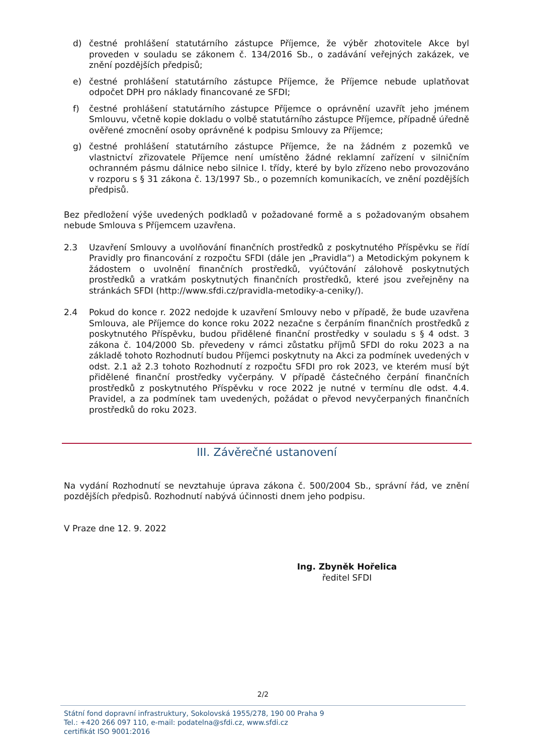d) čestné prohlášení statutárního zástupce Příjemce, že výběr zhotovitele Akce byl proveden v souladu se zákonem č. 134/2016 Sb., o zadávání veřejných zakázek, ve znění pozdějších předpisů;
e) čestné prohlášení statutárního zástupce Příjemce, že Příjemce nebude uplatňovat odpočet DPH pro náklady financované ze SFDI;
f) čestné prohlášení statutárního zástupce Příjemce o oprávnění uzavřít jeho jménem Smlouvu, včetně kopie dokladu o volbě statutárního zástupce Příjemce, případně úředně ověřené zmocnění osoby oprávněné k podpisu Smlouvy za Příjemce;
g) čestné prohlášení statutárního zástupce Příjemce, že na žádném z pozemků ve vlastnictví zřizovatele Příjemce není umístěno žádné reklamní zařízení v silničním ochranném pásmu dálnice nebo silnice I. třídy, které by bylo zřízeno nebo provozováno v rozporu s § 31 zákona č. 13/1997 Sb., o pozemních komunikacích, ve znění pozdějších předpisů.
Bez předložení výše uvedených podkladů v požadované formě a s požadovaným obsahem nebude Smlouva s Příjemcem uzavřena.
2.3 Uzavření Smlouvy a uvolňování finančních prostředků z poskytnutého Příspěvku se řídí Pravidly pro financování z rozpočtu SFDI (dále jen „Pravidla“) a Metodickým pokynem k žádostem o uvolnění finančních prostředků, vyúčtování zálohově poskytnutých prostředků a vratkám poskytnutých finančních prostředků, které jsou zveřejněny na stránkách SFDI (http://www.sfdi.cz/pravidla-metodiky-a-ceniky/).
2.4 Pokud do konce r. 2022 nedojde k uzavření Smlouvy nebo v případě, že bude uzavřena Smlouva, ale Příjemce do konce roku 2022 nezačne s čerpáním finančních prostředků z poskytnutého Příspěvku, budou přidělené finanční prostředky v souladu s § 4 odst. 3 zákona č. 104/2000 Sb. převedeny v rámci zůstatku příjmů SFDI do roku 2023 a na základě tohoto Rozhodnutí budou Příjemci poskytnuty na Akci za podmínek uvedených v odst. 2.1 až 2.3 tohoto Rozhodnutí z rozpočtu SFDI pro rok 2023, ve kterém musí být přidělené finanční prostředky vyčerpány. V případě částečného čerpání finančních prostředků z poskytnutého Příspěvku v roce 2022 je nutné v termínu dle odst. 4.4. Pravidel, a za podmínek tam uvedených, požádat o převod nevyčerpaných finančních prostředků do roku 2023.
III. Závěrečné ustanovení
Na vydání Rozhodnutí se nevztahuje úprava zákona č. 500/2004 Sb., správní řád, ve znění pozdějších předpisů. Rozhodnutí nabývá účinnosti dnem jeho podpisu.
V Praze dne 12. 9. 2022
Ing. Zbyněk Hořelica
ředitel SFDI
2/2
Státní fond dopravní infrastruktury, Sokolovská 1955/278, 190 00 Praha 9
Tel.: +420 266 097 110, e-mail: podatelna@sfdi.cz, www.sfdi.cz
certifikát ISO 9001:2016